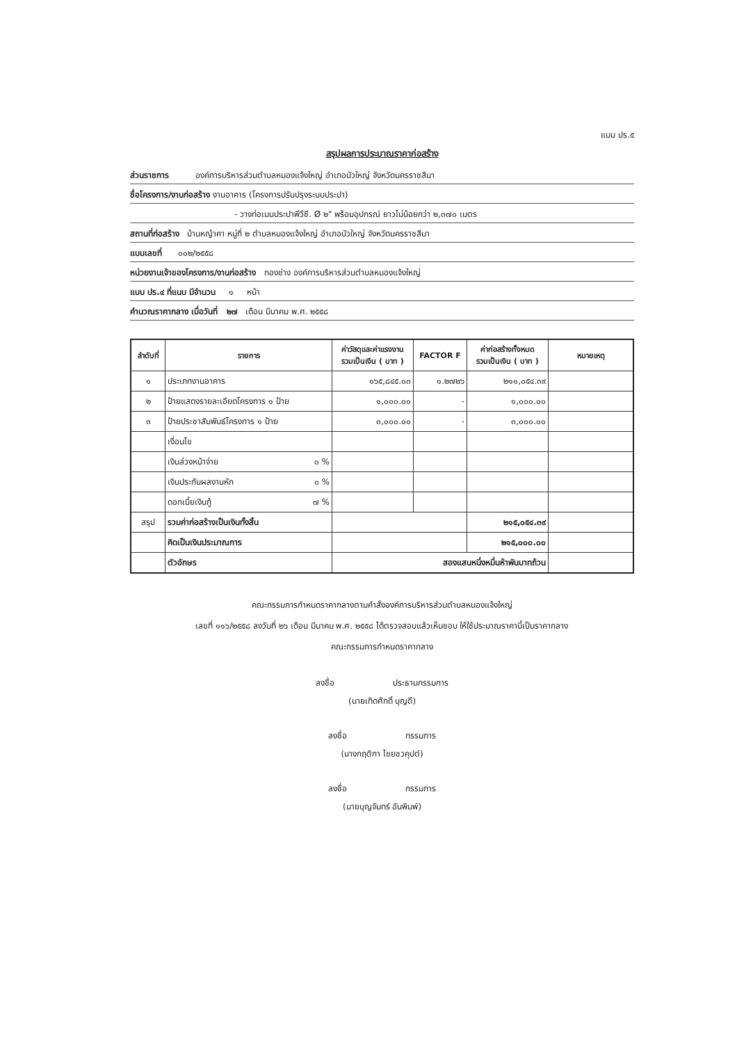แบบ ปร.๕
สรุปผลการประมาณราคาก่อสร้าง
ส่วนราชการ องค์การบริหารส่วนตำบลหนองแจ้งใหญ่ อำเภอบัวใหญ่ จังหวัดนครราชสีมา
ชื่อโครงการ/งานก่อสร้าง งานอาคาร (โครงการปรับปรุงระบบประปา)
- วางท่อเมนประปาพีวีซี. Ø ๒" พร้อมอุปกรณ์ ยาวไม่น้อยกว่า ๒,๓๗๐ เมตร
สถานที่ก่อสร้าง บ้านหญ้าคา หมู่ที่ ๒ ตำบลหนองแจ้งใหญ่ อำเภอบัวใหญ่ จังหวัดนครราชสีมา
แบบเลขที่ ๐๐๒/๒๕๕๘
หน่วยงานเจ้าของโครงการ/งานก่อสร้าง กองช่าง องค์การบริหารส่วนตำบลหนองแจ้งใหญ่
แบบ ปร.๔ ที่แนบ มีจำนวน ๑ หน้า
คำนวณราคากลาง เมื่อวันที่ ๒๗ เดือน มีนาคม พ.ศ. ๒๕๕๘
| ลำดับที่ | รายการ | ค่าวัสดุและค่าแรงงาน รวมเป็นเงิน ( บาท ) | FACTOR F | ค่าก่อสร้างทั้งหมด รวมเป็นเงิน ( บาท ) | หมายเหตุ |
| --- | --- | --- | --- | --- | --- |
| ๑ | ประเภทงานอาคาร | ๑๖๕,๘๔๕.๐๓ | ๑.๒๗๒๖ | ๒๑๑,๐๕๔.๓๙ | |
| ๒ | ป้ายแสดงรายละเอียดโครงการ ๑ ป้าย | ๑,๐๐๐.๐๐ | - | ๑,๐๐๐.๐๐ | |
| ๓ | ป้ายประชาสัมพันธ์โครงการ ๑ ป้าย | ๓,๐๐๐.๐๐ | - | ๓,๐๐๐.๐๐ | |
| | เงื่อนไข | | | | |
| | เงินล่วงหน้าจ่าย ๐ % | | | | |
| | เงินประกันผลงานหัก ๐ % | | | | |
| | ดอกเบี้ยเงินกู้ ๗ % | | | | |
| สรุป | รวมค่าก่อสร้างเป็นเงินทั้งสิ้น | | | ๒๑๕,๐๕๔.๓๙ | |
| | คิดเป็นเงินประมาณการ | | | ๒๑๕,๐๐๐.๐๐ | |
| | ตัวอักษร | สองแสนหนึ่งหมื่นห้าพันบาทถ้วน | | | |
คณะกรรมการกำหนดราคากลางตามคำสั่งองค์การบริหารส่วนตำบลหนองแจ้งใหญ่
เลขที่ ๑๑๖/๒๕๕๘ ลงวันที่ ๒๖ เดือน มีนาคม พ.ศ. ๒๕๕๘ ได้ตรวจสอบแล้วเห็นชอบ ให้ใช้ประมาณราคานี้เป็นราคากลาง
คณะกรรมการกำหนดราคากลาง
ลงชื่อ ประธานกรรมการ
(นายเทิดศักดิ์ บุญดี)
ลงชื่อ กรรมการ
(นางกฤติกา ไชยชวคุปต์)
ลงชื่อ กรรมการ
(นายบุญจันทร์ อันพิมพ์)